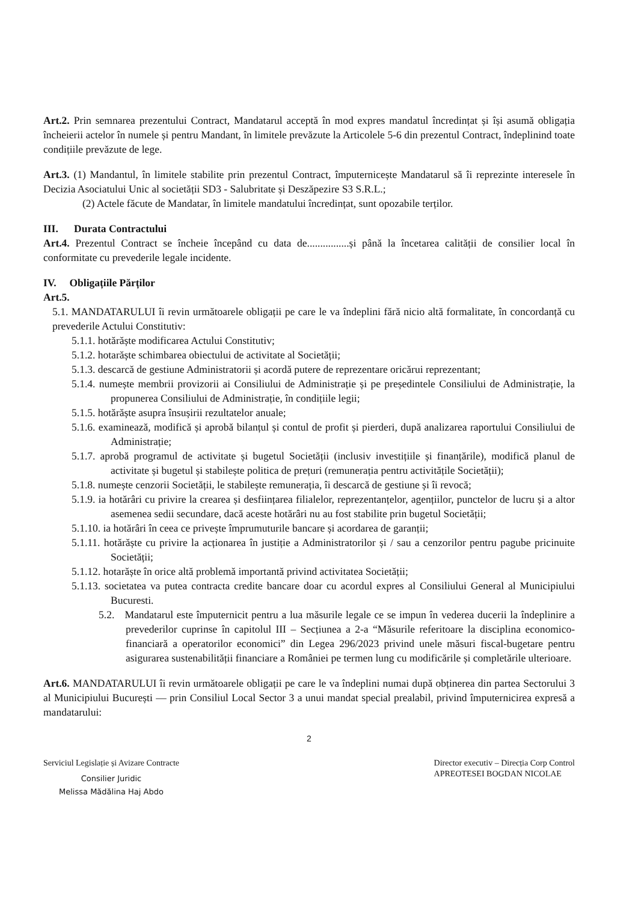Art.2. Prin semnarea prezentului Contract, Mandatarul acceptă în mod expres mandatul încredințat și își asumă obligația încheierii actelor în numele și pentru Mandant, în limitele prevăzute la Articolele 5-6 din prezentul Contract, îndeplinind toate condițiile prevăzute de lege.
Art.3. (1) Mandantul, în limitele stabilite prin prezentul Contract, împuternicește Mandatarul să îi reprezinte interesele în Decizia Asociatului Unic al societății SD3 - Salubritate și Deszăpezire S3 S.R.L.;
(2) Actele făcute de Mandatar, în limitele mandatului încredințat, sunt opozabile terților.
III. Durata Contractului
Art.4. Prezentul Contract se încheie începând cu data de................și până la încetarea calității de consilier local în conformitate cu prevederile legale incidente.
IV. Obligațiile Părților
Art.5.
5.1. MANDATARULUI îi revin următoarele obligații pe care le va îndeplini fără nicio altă formalitate, în concordanță cu prevederile Actului Constitutiv:
5.1.1. hotărăște modificarea Actului Constitutiv;
5.1.2. hotarăște schimbarea obiectului de activitate al Societății;
5.1.3. descarcă de gestiune Administratorii și acordă putere de reprezentare oricărui reprezentant;
5.1.4. numește membrii provizorii ai Consiliului de Administrație și pe președintele Consiliului de Administrație, la propunerea Consiliului de Administrație, în condițiile legii;
5.1.5. hotărăște asupra însușirii rezultatelor anuale;
5.1.6. examinează, modifică și aprobă bilanțul și contul de profit și pierderi, după analizarea raportului Consiliului de Administrație;
5.1.7. aprobă programul de activitate și bugetul Societății (inclusiv investițiile și finanțările), modifică planul de activitate și bugetul și stabilește politica de prețuri (remunerația pentru activitățile Societății);
5.1.8. numește cenzorii Societății, le stabilește remunerația, îi descarcă de gestiune și îi revocă;
5.1.9. ia hotărâri cu privire la crearea și desființarea filialelor, reprezentanțelor, agențiilor, punctelor de lucru și a altor asemenea sedii secundare, dacă aceste hotărâri nu au fost stabilite prin bugetul Societății;
5.1.10. ia hotărâri în ceea ce privește împrumuturile bancare și acordarea de garanții;
5.1.11. hotărăște cu privire la acționarea în justiție a Administratorilor și / sau a cenzorilor pentru pagube pricinuite Societății;
5.1.12. hotarăște în orice altă problemă importantă privind activitatea Societății;
5.1.13. societatea va putea contracta credite bancare doar cu acordul expres al Consiliului General al Municipiului Bucuresti.
5.2. Mandatarul este împuternicit pentru a lua măsurile legale ce se impun în vederea ducerii la îndeplinire a prevederilor cuprinse în capitolul III – Secțiunea a 2-a “Măsurile referitoare la disciplina economico-financiară a operatorilor economici” din Legea 296/2023 privind unele măsuri fiscal-bugetare pentru asigurarea sustenabilității financiare a României pe termen lung cu modificările și completările ulterioare.
Art.6. MANDATARULUI îi revin următoarele obligații pe care le va îndeplini numai după obținerea din partea Sectorului 3 al Municipiului București — prin Consiliul Local Sector 3 a unui mandat special prealabil, privind împuternicirea expresă a mandatarului:
2
Serviciul Legislație și Avizare Contracte
Consilier Juridic
Melissa Mădălina Haj Abdo
Director executiv – Direcția Corp Control
APREOTESEI BOGDAN NICOLAE